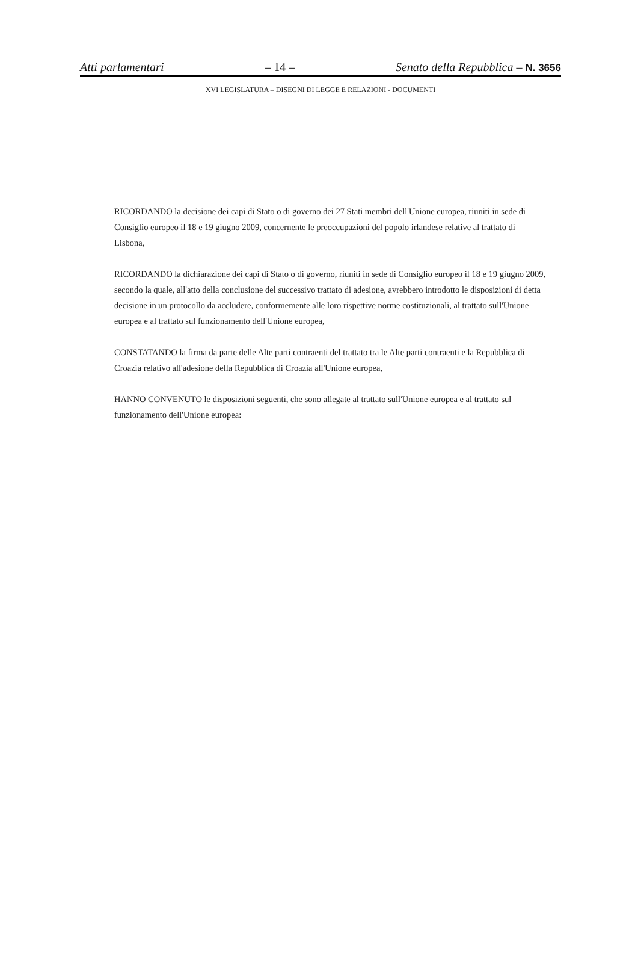Atti parlamentari – 14 – Senato della Repubblica – N. 3656
XVI LEGISLATURA – DISEGNI DI LEGGE E RELAZIONI - DOCUMENTI
RICORDANDO la decisione dei capi di Stato o di governo dei 27 Stati membri dell'Unione europea, riuniti in sede di Consiglio europeo il 18 e 19 giugno 2009, concernente le preoccupazioni del popolo irlandese relative al trattato di Lisbona,
RICORDANDO la dichiarazione dei capi di Stato o di governo, riuniti in sede di Consiglio europeo il 18 e 19 giugno 2009, secondo la quale, all'atto della conclusione del successivo trattato di adesione, avrebbero introdotto le disposizioni di detta decisione in un protocollo da accludere, conformemente alle loro rispettive norme costituzionali, al trattato sull'Unione europea e al trattato sul funzionamento dell'Unione europea,
CONSTATANDO la firma da parte delle Alte parti contraenti del trattato tra le Alte parti contraenti e la Repubblica di Croazia relativo all'adesione della Repubblica di Croazia all'Unione europea,
HANNO CONVENUTO le disposizioni seguenti, che sono allegate al trattato sull'Unione europea e al trattato sul funzionamento dell'Unione europea: